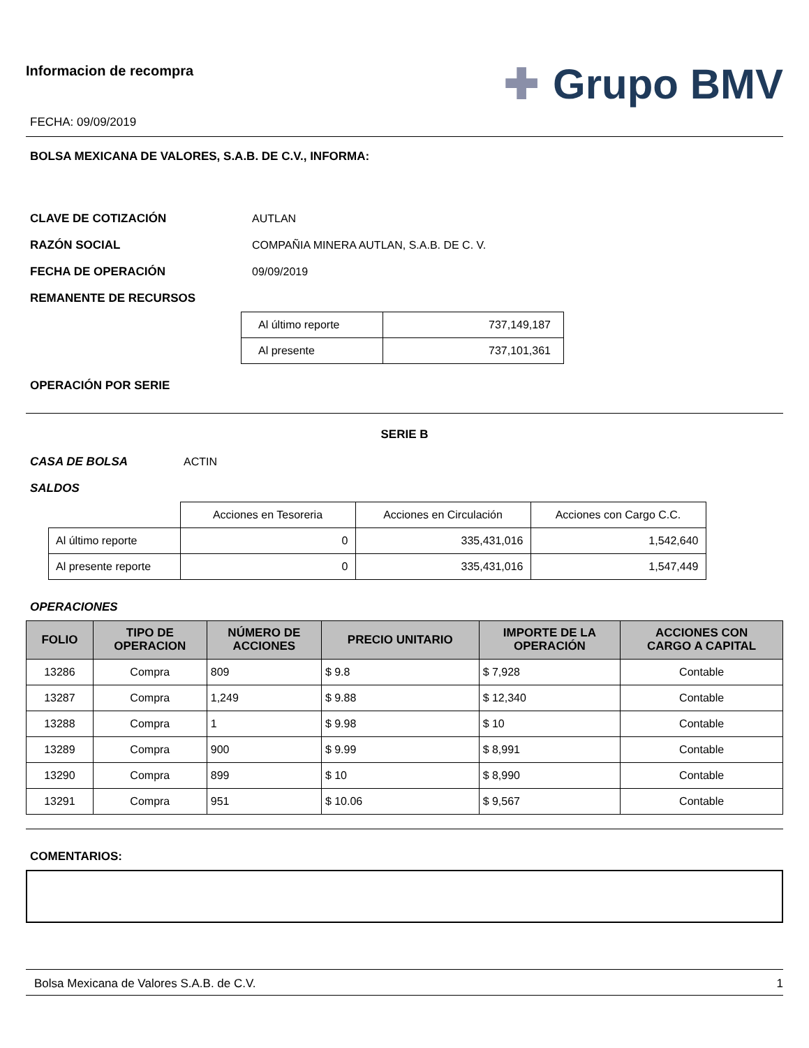Informacion de recompra
FECHA: 09/09/2019
✚ Grupo BMV
BOLSA MEXICANA DE VALORES, S.A.B. DE C.V., INFORMA:
CLAVE DE COTIZACIÓN AUTLAN
RAZÓN SOCIAL COMPAÑIA MINERA AUTLAN, S.A.B. DE C. V.
FECHA DE OPERACIÓN 09/09/2019
REMANENTE DE RECURSOS
| Al último reporte | 737,149,187 |
| Al presente | 737,101,361 |
OPERACIÓN POR SERIE
SERIE B
CASA DE BOLSA ACTIN
SALDOS
| | Acciones en Tesoreria | Acciones en Circulación | Acciones con Cargo C.C. |
| Al último reporte | 0 | 335,431,016 | 1,542,640 |
| Al presente reporte | 0 | 335,431,016 | 1,547,449 |
OPERACIONES
| FOLIO | TIPO DE OPERACION | NÚMERO DE ACCIONES | PRECIO UNITARIO | IMPORTE DE LA OPERACIÓN | ACCIONES CON CARGO A CAPITAL |
| --- | --- | --- | --- | --- | --- |
| 13286 | Compra | 809 | $ 9.8 | $ 7,928 | Contable |
| 13287 | Compra | 1,249 | $ 9.88 | $ 12,340 | Contable |
| 13288 | Compra | 1 | $ 9.98 | $ 10 | Contable |
| 13289 | Compra | 900 | $ 9.99 | $ 8,991 | Contable |
| 13290 | Compra | 899 | $ 10 | $ 8,990 | Contable |
| 13291 | Compra | 951 | $ 10.06 | $ 9,567 | Contable |
COMENTARIOS:
Bolsa Mexicana de Valores S.A.B. de C.V. 1